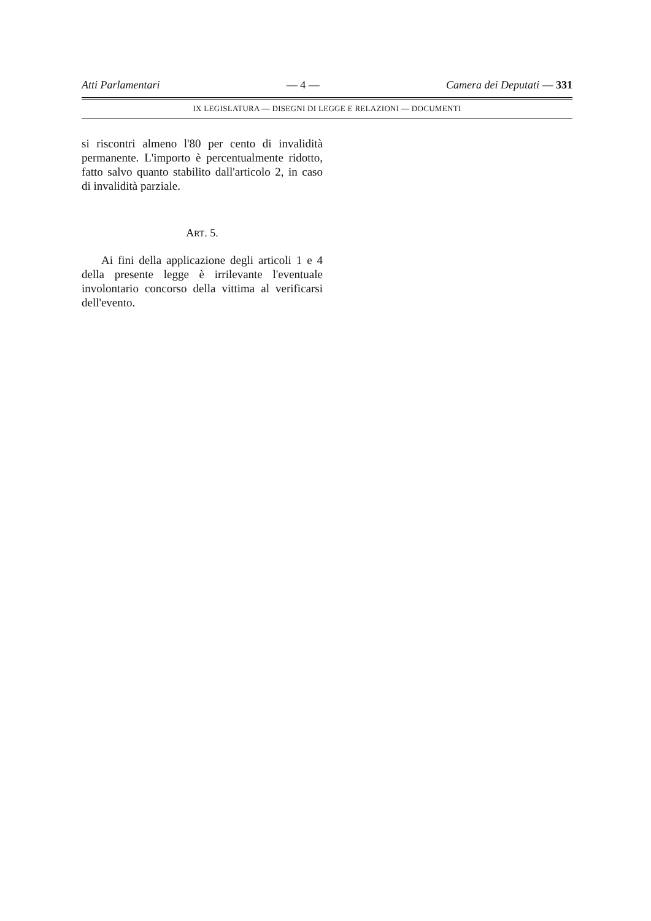Atti Parlamentari — 4 — Camera dei Deputati — 331
IX LEGISLATURA — DISEGNI DI LEGGE E RELAZIONI — DOCUMENTI
si riscontri almeno l'80 per cento di invalidità permanente. L'importo è percentualmente ridotto, fatto salvo quanto stabilito dall'articolo 2, in caso di invalidità parziale.
ART. 5.
Ai fini della applicazione degli articoli 1 e 4 della presente legge è irrilevante l'eventuale involontario concorso della vittima al verificarsi dell'evento.